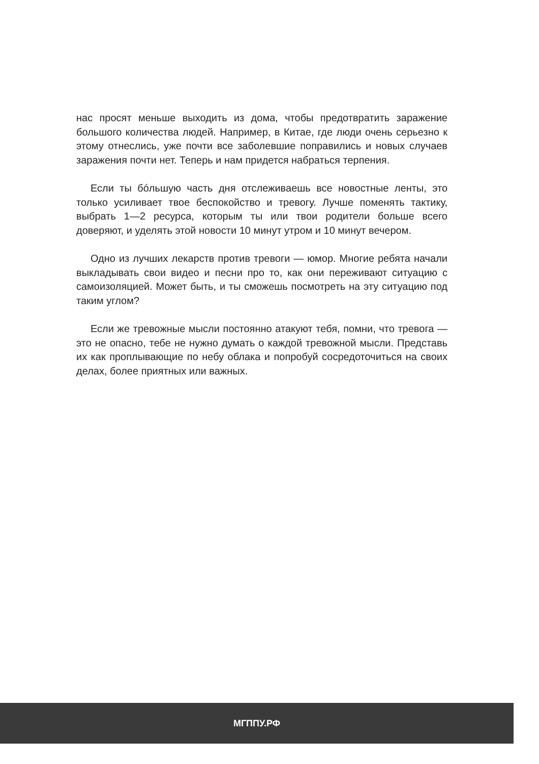нас просят меньше выходить из дома, чтобы предотвратить зараже­ние большого количества людей. Например, в Китае, где люди очень серьезно к этому отнеслись, уже почти все заболевшие поправи­лись и новых случаев заражения почти нет. Теперь и нам придется набраться терпения.
Если ты бóльшую часть дня отслеживаешь все новостные ленты, это только усиливает твое беспокойство и тревогу. Лучше поменять тактику, выбрать 1—2 ресурса, которым ты или твои родители боль­ше всего доверяют, и уделять этой новости 10 минут утром и 10 ми­нут вечером.
Одно из лучших лекарств против тревоги — юмор. Многие ребята начали выкладывать свои видео и песни про то, как они переживают ситуацию с самоизоляцией. Может быть, и ты сможешь посмотреть на эту ситуацию под таким углом?
Если же тревожные мысли постоянно атакуют тебя, помни, что тревога — это не опасно, тебе не нужно думать о каждой тревожной мысли. Представь их как проплывающие по небу облака и попробуй сосредоточиться на своих делах, более приятных или важных.
МГППУ.РФ